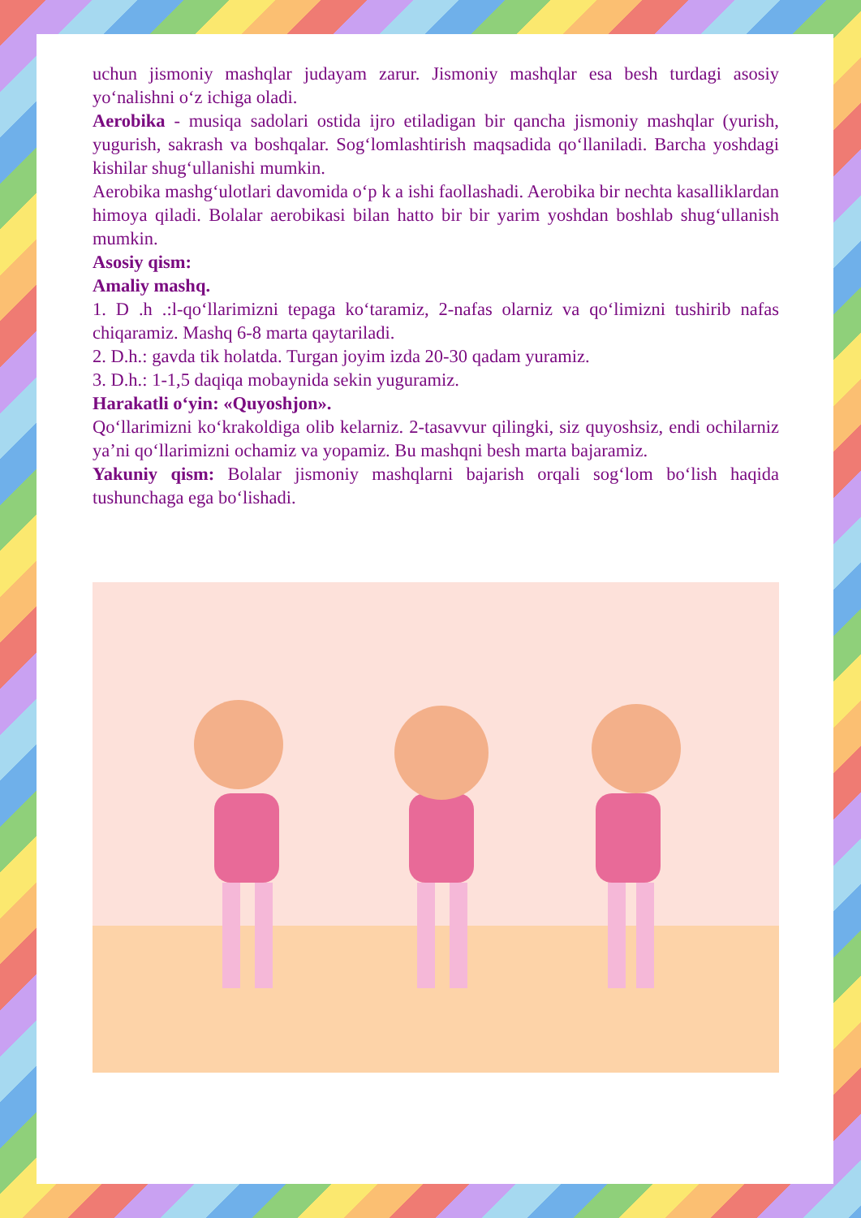uchun jismoniy mashqlar judayam zarur. Jismoniy mashqlar esa besh turdagi asosiy yo‘nalishni o‘z ichiga oladi.
Aerobika - musiqa sadolari ostida ijro etiladigan bir qancha jismoniy mashqlar (yurish, yugurish, sakrash va boshqalar. Sog‘lomlashtirish maqsadida qo‘llaniladi. Barcha yoshdagi kishilar shug‘ullanishi mumkin.
Aerobika mashg‘ulotlari davomida o‘p k a ishi faollashadi. Aerobika bir nechta kasalliklardan himoya qiladi. Bolalar aerobikasi bilan hatto bir bir yarim yoshdan boshlab shug‘ullanish mumkin.
Asosiy qism:
Amaliy mashq.
1. D .h .:l-qo‘llarimizni tepaga ko‘taramiz, 2-nafas olarniz va qo‘limizni tushirib nafas chiqaramiz. Mashq 6-8 marta qaytariladi.
2. D.h.: gavda tik holatda. Turgan joyim izda 20-30 qadam yuramiz.
3. D.h.: 1-1,5 daqiqa mobaynida sekin yuguramiz.
Harakatli o‘yin: «Quyoshjon».
Qo‘llarimizni ko‘krakoldiga olib kelarniz. 2-tasavvur qilingki, siz quyoshsiz, endi ochilarniz ya’ni qo‘llarimizni ochamiz va yopamiz. Bu mashqni besh marta bajaramiz.
Yakuniy qism: Bolalar jismoniy mashqlarni bajarish orqali sog‘lom bo‘lish haqida tushunchaga ega bo‘lishadi.